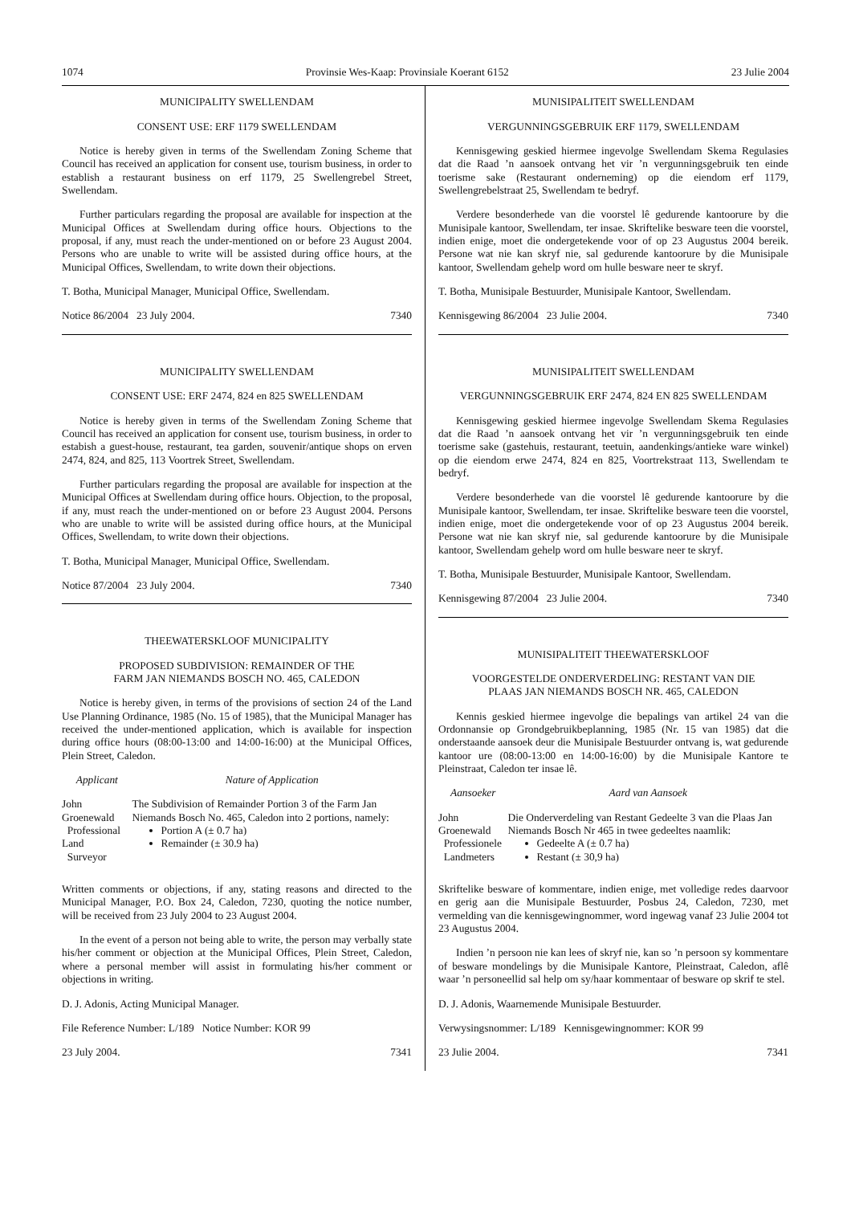1074 Provinsie Wes-Kaap: Provinsiale Koerant 6152 23 Julie 2004
MUNICIPALITY SWELLENDAM
CONSENT USE: ERF 1179 SWELLENDAM
Notice is hereby given in terms of the Swellendam Zoning Scheme that Council has received an application for consent use, tourism business, in order to establish a restaurant business on erf 1179, 25 Swellengrebel Street, Swellendam.
Further particulars regarding the proposal are available for inspection at the Municipal Offices at Swellendam during office hours. Objections to the proposal, if any, must reach the under-mentioned on or before 23 August 2004. Persons who are unable to write will be assisted during office hours, at the Municipal Offices, Swellendam, to write down their objections.
T. Botha, Municipal Manager, Municipal Office, Swellendam.
Notice 86/2004 23 July 2004. 7340
MUNICIPALITY SWELLENDAM
CONSENT USE: ERF 2474, 824 en 825 SWELLENDAM
Notice is hereby given in terms of the Swellendam Zoning Scheme that Council has received an application for consent use, tourism business, in order to estabish a guest-house, restaurant, tea garden, souvenir/antique shops on erven 2474, 824, and 825, 113 Voortrek Street, Swellendam.
Further particulars regarding the proposal are available for inspection at the Municipal Offices at Swellendam during office hours. Objection, to the proposal, if any, must reach the under-mentioned on or before 23 August 2004. Persons who are unable to write will be assisted during office hours, at the Municipal Offices, Swellendam, to write down their objections.
T. Botha, Municipal Manager, Municipal Office, Swellendam.
Notice 87/2004 23 July 2004. 7340
THEEWATERSKLOOF MUNICIPALITY
PROPOSED SUBDIVISION: REMAINDER OF THE
FARM JAN NIEMANDS BOSCH NO. 465, CALEDON
Notice is hereby given, in terms of the provisions of section 24 of the Land Use Planning Ordinance, 1985 (No. 15 of 1985), that the Municipal Manager has received the under-mentioned application, which is available for inspection during office hours (08:00-13:00 and 14:00-16:00) at the Municipal Offices, Plein Street, Caledon.
| Applicant | Nature of Application |
| --- | --- |
| John Groenewald Professional Land Surveyor | The Subdivision of Remainder Portion 3 of the Farm Jan Niemands Bosch No. 465, Caledon into 2 portions, namely: Portion A (± 0.7 ha) Remainder (± 30.9 ha) |
Written comments or objections, if any, stating reasons and directed to the Municipal Manager, P.O. Box 24, Caledon, 7230, quoting the notice number, will be received from 23 July 2004 to 23 August 2004.
In the event of a person not being able to write, the person may verbally state his/her comment or objection at the Municipal Offices, Plein Street, Caledon, where a personal member will assist in formulating his/her comment or objections in writing.
D. J. Adonis, Acting Municipal Manager.
File Reference Number: L/189 Notice Number: KOR 99
23 July 2004. 7341
MUNISIPALITEIT SWELLENDAM
VERGUNNINGSGEBRUIK ERF 1179, SWELLENDAM
Kennisgewing geskied hiermee ingevolge Swellendam Skema Regulasies dat die Raad ’n aansoek ontvang het vir ’n vergunningsgebruik ten einde toerisme sake (Restaurant onderneming) op die eiendom erf 1179, Swellengrebelstraat 25, Swellendam te bedryf.
Verdere besonderhede van die voorstel lê gedurende kantoorure by die Munisipale kantoor, Swellendam, ter insae. Skriftelike besware teen die voorstel, indien enige, moet die ondergetekende voor of op 23 Augustus 2004 bereik. Persone wat nie kan skryf nie, sal gedurende kantoorure by die Munisipale kantoor, Swellendam gehelp word om hulle besware neer te skryf.
T. Botha, Munisipale Bestuurder, Munisipale Kantoor, Swellendam.
Kennisgewing 86/2004 23 Julie 2004. 7340
MUNISIPALITEIT SWELLENDAM
VERGUNNINGSGEBRUIK ERF 2474, 824 EN 825 SWELLENDAM
Kennisgewing geskied hiermee ingevolge Swellendam Skema Regulasies dat die Raad ’n aansoek ontvang het vir ’n vergunningsgebruik ten einde toerisme sake (gastehuis, restaurant, teetuin, aandenkings/antieke ware winkel) op die eiendom erwe 2474, 824 en 825, Voortrekstraat 113, Swellendam te bedryf.
Verdere besonderhede van die voorstel lê gedurende kantoorure by die Munisipale kantoor, Swellendam, ter insae. Skriftelike besware teen die voorstel, indien enige, moet die ondergetekende voor of op 23 Augustus 2004 bereik. Persone wat nie kan skryf nie, sal gedurende kantoorure by die Munisipale kantoor, Swellendam gehelp word om hulle besware neer te skryf.
T. Botha, Munisipale Bestuurder, Munisipale Kantoor, Swellendam.
Kennisgewing 87/2004 23 Julie 2004. 7340
MUNISIPALITEIT THEEWATERSKLOOF
VOORGESTELDE ONDERVERDELING: RESTANT VAN DIE
PLAAS JAN NIEMANDS BOSCH NR. 465, CALEDON
Kennis geskied hiermee ingevolge die bepalings van artikel 24 van die Ordonnansie op Grondgebruikbeplanning, 1985 (Nr. 15 van 1985) dat die onderstaande aansoek deur die Munisipale Bestuurder ontvang is, wat gedurende kantoor ure (08:00-13:00 en 14:00-16:00) by die Munisipale Kantore te Pleinstraat, Caledon ter insae lê.
| Aansoeker | Aard van Aansoek |
| --- | --- |
| John Groenewald Professionele Landmeters | Die Onderverdeling van Restant Gedeelte 3 van die Plaas Jan Niemands Bosch Nr 465 in twee gedeeltes naamlik: Gedeelte A (± 0.7 ha) Restant (± 30,9 ha) |
Skriftelike besware of kommentare, indien enige, met volledige redes daarvoor en gerig aan die Munisipale Bestuurder, Posbus 24, Caledon, 7230, met vermelding van die kennisgewingnommer, word ingewag vanaf 23 Julie 2004 tot 23 Augustus 2004.
Indien ’n persoon nie kan lees of skryf nie, kan so ’n persoon sy kommentare of besware mondelings by die Munisipale Kantore, Pleinstraat, Caledon, aflê waar ’n personeellid sal help om sy/haar kommentaar of besware op skrif te stel.
D. J. Adonis, Waarnemende Munisipale Bestuurder.
Verwysingsnommer: L/189 Kennisgewingnommer: KOR 99
23 Julie 2004. 7341